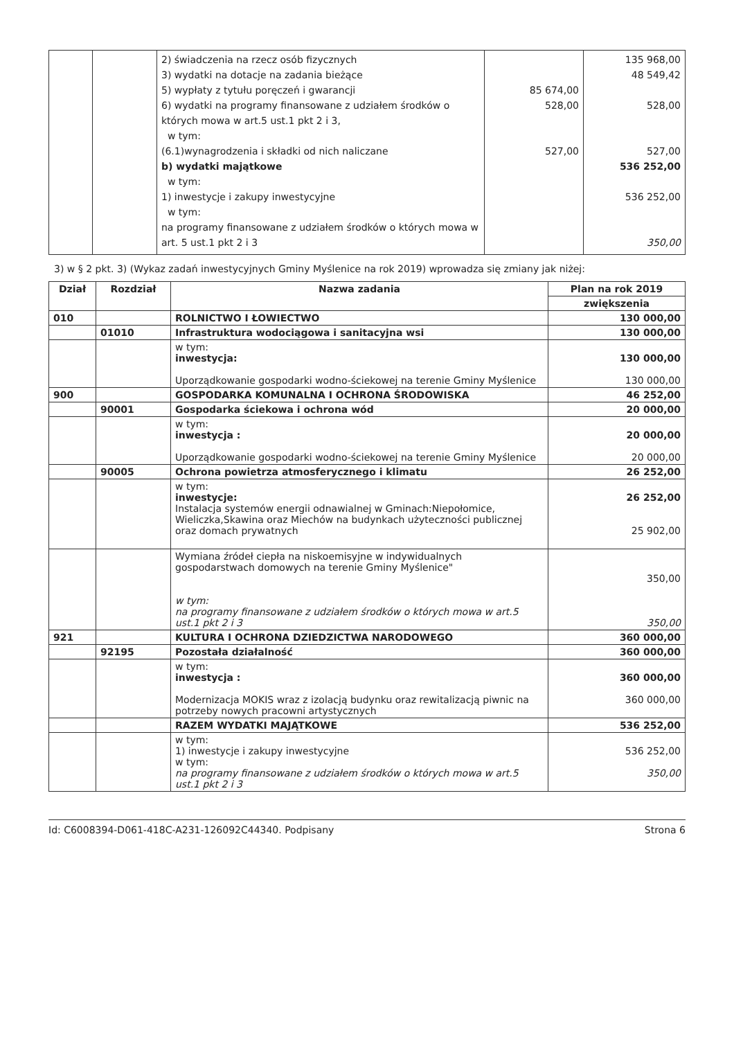| | | 2) świadczenia na rzecz osób fizycznych 3) wydatki na dotacje na zadania bieżące 5) wypłaty z tytułu poręczeń i gwarancji 6) wydatki na programy finansowane z udziałem środków o których mowa w art.5 ust.1 pkt 2 i 3, w tym: (6.1)wynagrodzenia i składki od nich naliczane b) wydatki majątkowe w tym: 1) inwestycje i zakupy inwestycyjne w tym: na programy finansowane z udziałem środków o których mowa w art. 5 ust.1 pkt 2 i 3 | 85 674,00 528,00 527,00 | 135 968,00 48 549,42 528,00 527,00 536 252,00 536 252,00 350,00 |
3) w § 2 pkt. 3) (Wykaz zadań inwestycyjnych Gminy Myślenice na rok 2019) wprowadza się zmiany jak niżej:
| Dział | Rozdział | Nazwa zadania | Plan na rok 2019 |
| --- | --- | --- | --- |
| | | | zwiększenia |
| 010 | | ROLNICTWO I ŁOWIECTWO | 130 000,00 |
| | 01010 | Infrastruktura wodociągowa i sanitacyjna wsi | 130 000,00 |
| | | w tym: inwestycja: Uporządkowanie gospodarki wodno-ściekowej na terenie Gminy Myślenice | 130 000,00 130 000,00 |
| 900 | | GOSPODARKA KOMUNALNA I OCHRONA ŚRODOWISKA | 46 252,00 |
| | 90001 | Gospodarka ściekowa i ochrona wód | 20 000,00 |
| | | w tym: inwestycja : Uporządkowanie gospodarki wodno-ściekowej na terenie Gminy Myślenice | 20 000,00 20 000,00 |
| | 90005 | Ochrona powietrza atmosferycznego i klimatu | 26 252,00 |
| | | w tym: inwestycje: Instalacja systemów energii odnawialnej w Gminach:Niepołomice, Wieliczka,Skawina oraz Miechów na budynkach użyteczności publicznej oraz domach prywatnych | 26 252,00 25 902,00 |
| | | Wymiana źródeł ciepła na niskoemisyjne w indywidualnych gospodarstwach domowych na terenie Gminy Myślenice" w tym: na programy finansowane z udziałem środków o których mowa w art.5 ust.1 pkt 2 i 3 | 350,00 350,00 |
| 921 | | KULTURA I OCHRONA DZIEDZICTWA NARODOWEGO | 360 000,00 |
| | 92195 | Pozostała działalność | 360 000,00 |
| | | w tym: inwestycja : Modernizacja MOKIS wraz z izolacją budynku oraz rewitalizacją piwnic na potrzeby nowych pracowni artystycznych | 360 000,00 360 000,00 |
| | | RAZEM WYDATKI MAJĄTKOWE | 536 252,00 |
| | | w tym: 1) inwestycje i zakupy inwestycyjne w tym: na programy finansowane z udziałem środków o których mowa w art.5 ust.1 pkt 2 i 3 | 536 252,00 350,00 |
Id: C6008394-D061-418C-A231-126092C44340. Podpisany Strona 6